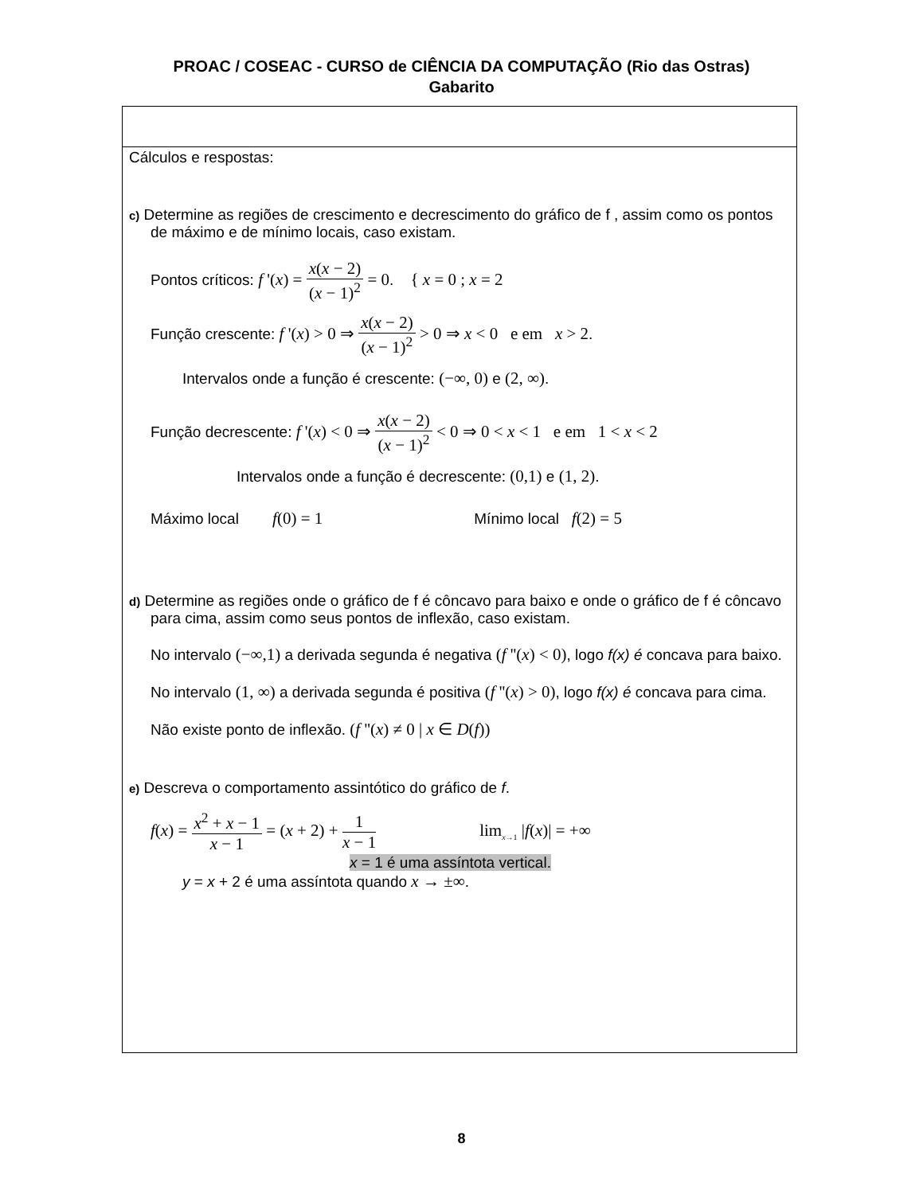PROAC / COSEAC - CURSO de CIÊNCIA DA COMPUTAÇÃO (Rio das Ostras)
Gabarito
Cálculos e respostas:
c) Determine as regiões de crescimento e decrescimento do gráfico de f , assim como os pontos de máximo e de mínimo locais, caso existam.
Pontos críticos: f '(x) = x(x − 2) (x − 1)<sup>2</sup> = 0. { x = 0 ; x = 2
Função crescente: f '(x) > 0 ⇒ x(x − 2) (x − 1)<sup>2</sup> > 0 ⇒ x < 0 e em x > 2.
Intervalos onde a função é crescente: (−∞, 0) e (2, ∞).
Função decrescente: f '(x) < 0 ⇒ x(x − 2) (x − 1)<sup>2</sup> < 0 ⇒ 0 < x < 1 e em 1 < x < 2
Intervalos onde a função é decrescente: (0,1) e (1, 2).
Máximo local f(0) = 1 Mínimo local f(2) = 5
d) Determine as regiões onde o gráfico de f é côncavo para baixo e onde o gráfico de f é côncavo para cima, assim como seus pontos de inflexão, caso existam.
No intervalo (−∞,1) a derivada segunda é negativa (f ''(x) < 0), logo f(x) é concava para baixo.
No intervalo (1, ∞) a derivada segunda é positiva (f ''(x) > 0), logo f(x) é concava para cima.
Não existe ponto de inflexão. (f ''(x) ≠ 0 | x ∈ D(f))
e) Descreva o comportamento assintótico do gráfico de f.
f(x) = x<sup>2</sup> + x − 1 x − 1 = (x + 2) + 1 x − 1 lim<sub>x→1</sub> |f(x)| = +∞
x = 1 é uma assíntota vertical.
y = x + 2 é uma assíntota quando x → ±∞.
8